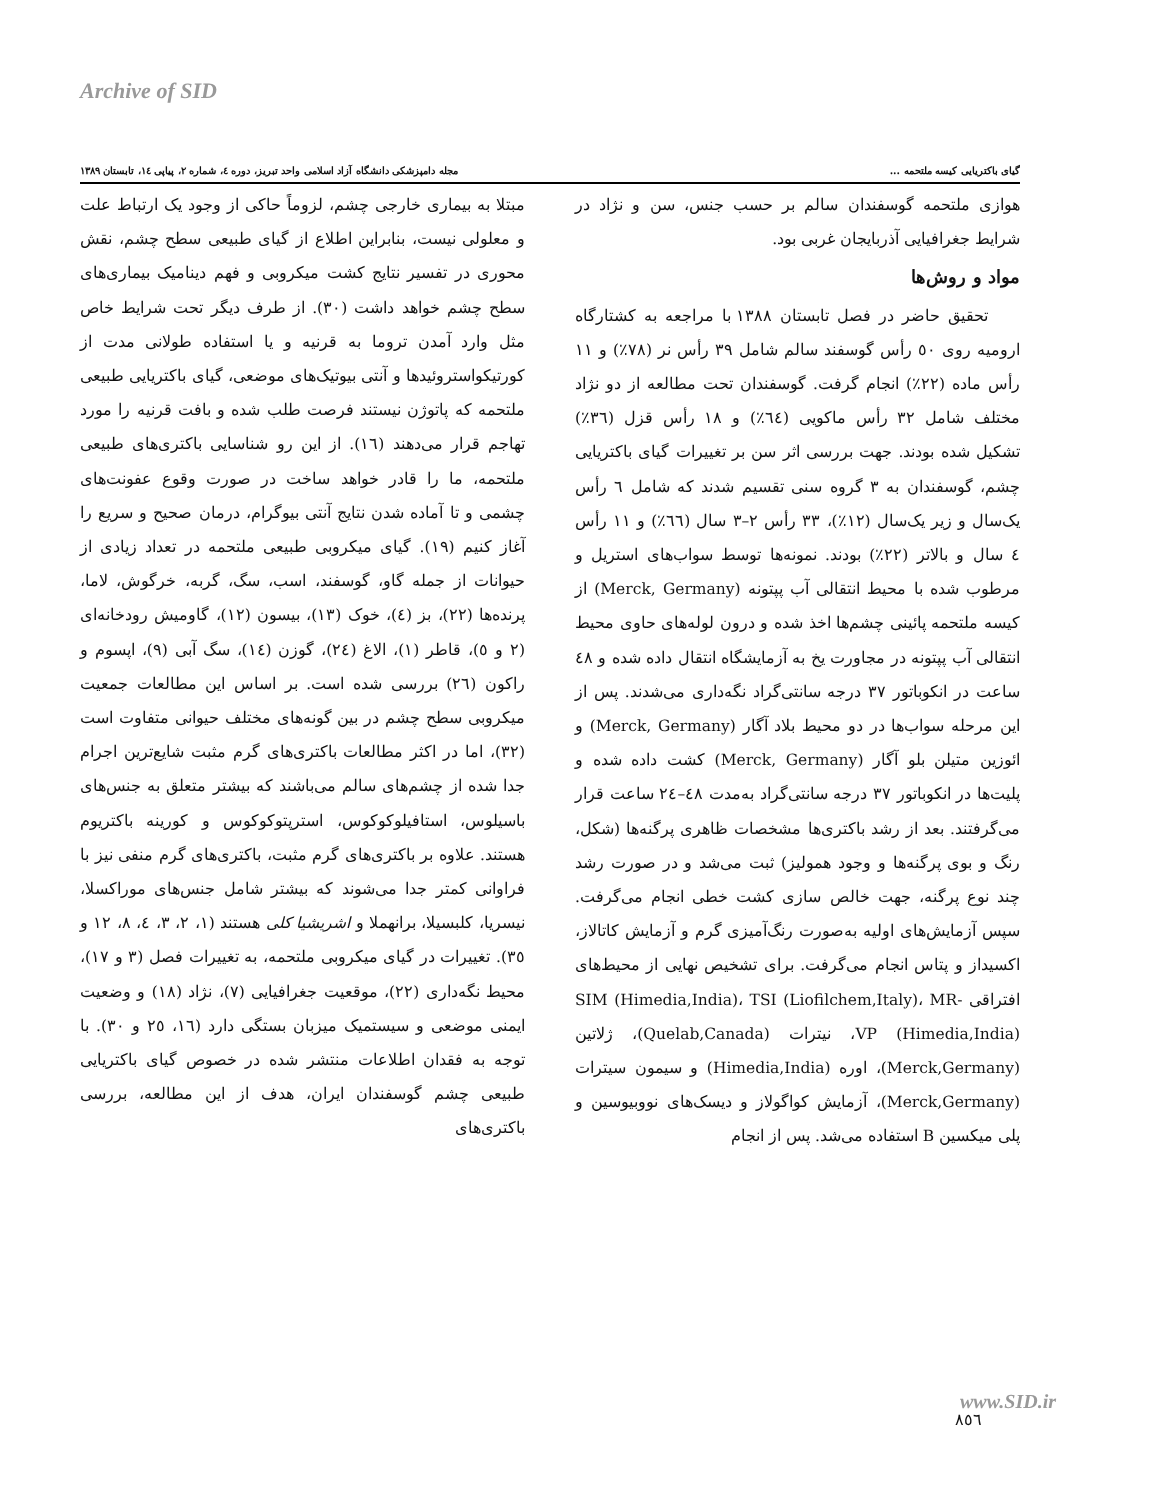Archive of SID
گیای باکتریایی کیسه ملتحمه ... مجله دامپزشکی دانشگاه آزاد اسلامی واحد تبریز، دوره ٤، شماره ٢، پیاپی ١٤، تابستان ١٣٨٩
مبتلا به بیماری خارجی چشم، لزوماً حاکی از وجود یک ارتباط علت و معلولی نیست، بنابراین اطلاع از گیای طبیعی سطح چشم، نقش محوری در تفسیر نتایج کشت میکروبی و فهم دینامیک بیماری‌های سطح چشم خواهد داشت (٣٠). از طرف دیگر تحت شرایط خاص مثل وارد آمدن تروما به قرنیه و یا استفاده طولانی مدت از کورتیکواستروئیدها و آنتی بیوتیک‌های موضعی، گیای باکتریایی طبیعی ملتحمه که پاتوژن نیستند فرصت طلب شده و بافت قرنیه را مورد تهاجم قرار می‌دهند (١٦). از این رو شناسایی باکتری‌های طبیعی ملتحمه، ما را قادر خواهد ساخت در صورت وقوع عفونت‌های چشمی و تا آماده شدن نتایج آنتی بیوگرام، درمان صحیح و سریع را آغاز کنیم (١٩). گیای میکروبی طبیعی ملتحمه در تعداد زیادی از حیوانات از جمله گاو، گوسفند، اسب، سگ، گربه، خرگوش، لاما، پرنده‌ها (٢٢)، بز (٤)، خوک (١٣)، بیسون (١٢)، گاومیش رودخانه‌ای (٢ و ٥)، قاطر (١)، الاغ (٢٤)، گوزن (١٤)، سگ آبی (٩)، اپسوم و راکون (٢٦) بررسی شده است. بر اساس این مطالعات جمعیت میکروبی سطح چشم در بین گونه‌های مختلف حیوانی متفاوت است (٣٢)، اما در اکثر مطالعات باکتری‌های گرم مثبت شایع‌ترین اجرام جدا شده از چشم‌های سالم می‌باشند که بیشتر متعلق به جنس‌های باسیلوس، استافیلوکوکوس، استرپتوکوکوس و کورینه باکتریوم هستند. علاوه بر باکتری‌های گرم مثبت، باکتری‌های گرم منفی نیز با فراوانی کمتر جدا می‌شوند که بیشتر شامل جنس‌های موراکسلا، نیسریا، کلبسیلا، برانهملا و اشریشیا کلی هستند (١، ٢، ٣، ٤، ٨، ١٢ و ٣٥). تغییرات در گیای میکروبی ملتحمه، به تغییرات فصل (٣ و ١٧)، محیط نگه‌داری (٢٢)، موقعیت جغرافیایی (٧)، نژاد (١٨) و وضعیت ایمنی موضعی و سیستمیک میزبان بستگی دارد (١٦، ٢٥ و ٣٠). با توجه به فقدان اطلاعات منتشر شده در خصوص گیای باکتریایی طبیعی چشم گوسفندان ایران، هدف از این مطالعه، بررسی باکتری‌های
هوازی ملتحمه گوسفندان سالم بر حسب جنس، سن و نژاد در شرایط جغرافیایی آذربایجان غربی بود.
مواد و روش‌ها
تحقیق حاضر در فصل تابستان ١٣٨٨ با مراجعه به کشتارگاه ارومیه روی ٥٠ رأس گوسفند سالم شامل ٣٩ رأس نر (٧٨٪) و ١١ رأس ماده (٢٢٪) انجام گرفت. گوسفندان تحت مطالعه از دو نژاد مختلف شامل ٣٢ رأس ماکویی (٦٤٪) و ١٨ رأس قزل (٣٦٪) تشکیل شده بودند. جهت بررسی اثر سن بر تغییرات گیای باکتریایی چشم، گوسفندان به ٣ گروه سنی تقسیم شدند که شامل ٦ رأس یک‌سال و زیر یک‌سال (١٢٪)، ٣٣ رأس ٢–٣ سال (٦٦٪) و ١١ رأس ٤ سال و بالاتر (٢٢٪) بودند. نمونه‌ها توسط سواب‌های استریل و مرطوب شده با محیط انتقالی آب پپتونه (Merck, Germany) از کیسه ملتحمه پائینی چشم‌ها اخذ شده و درون لوله‌های حاوی محیط انتقالی آب پپتونه در مجاورت یخ به آزمایشگاه انتقال داده شده و ٤٨ ساعت در انکوباتور ٣٧ درجه سانتی‌گراد نگه‌داری می‌شدند. پس از این مرحله سواب‌ها در دو محیط بلاد آگار (Merck, Germany) و ائوزین متیلن بلو آگار (Merck, Germany) کشت داده شده و پلیت‌ها در انکوباتور ٣٧ درجه سانتی‌گراد به‌مدت ٤٨–٢٤ ساعت قرار می‌گرفتند. بعد از رشد باکتری‌ها مشخصات ظاهری پرگنه‌ها (شکل، رنگ و بوی پرگنه‌ها و وجود همولیز) ثبت می‌شد و در صورت رشد چند نوع پرگنه، جهت خالص سازی کشت خطی انجام می‌گرفت. سپس آزمایش‌های اولیه به‌صورت رنگ‌آمیزی گرم و آزمایش کاتالاز، اکسیداز و پتاس انجام می‌گرفت. برای تشخیص نهایی از محیط‌های افتراقی SIM (Himedia,India)، TSI (Liofilchem,Italy)، MR-VP (Himedia,India)، نیترات (Quelab,Canada)، ژلاتین (Merck,Germany)، اوره (Himedia,India) و سیمون سیترات (Merck,Germany)، آزمایش کواگولاز و دیسک‌های نووبیوسین و پلی میکسین B استفاده می‌شد. پس از انجام
www.SID.ir
٨٥٦